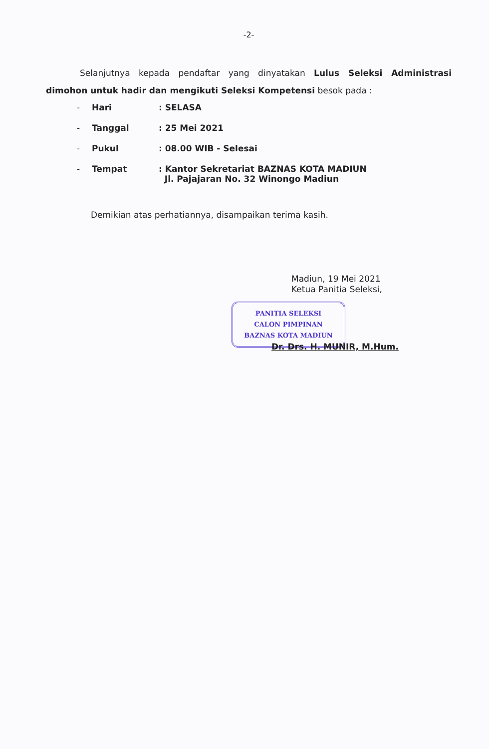-2-
Selanjutnya kepada pendaftar yang dinyatakan Lulus Seleksi Administrasi dimohon untuk hadir dan mengikuti Seleksi Kompetensi besok pada :
| - | Hari | : SELASA |
| - | Tanggal | : 25 Mei 2021 |
| - | Pukul | : 08.00 WIB - Selesai |
| - | Tempat | : Kantor Sekretariat BAZNAS KOTA MADIUN Jl. Pajajaran No. 32 Winongo Madiun |
Demikian atas perhatiannya, disampaikan terima kasih.
Madiun, 19 Mei 2021
Ketua Panitia Seleksi,
PANITIA SELEKSI
CALON PIMPINAN
BAZNAS KOTA MADIUN
Dr. Drs. H. MUNIR, M.Hum.